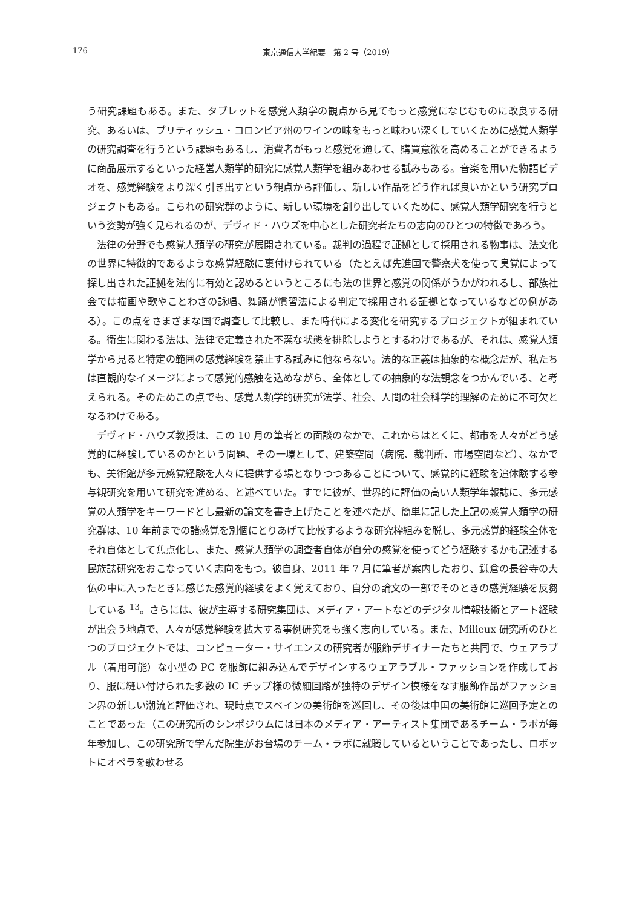176 東京通信大学紀要　第 2 号（2019）
う研究課題もある。また、タブレットを感覚人類学の観点から見てもっと感覚になじむものに改良する研究、あるいは、ブリティッシュ・コロンビア州のワインの味をもっと味わい深くしていくために感覚人類学の研究調査を行うという課題もあるし、消費者がもっと感覚を通して、購買意欲を高めることができるように商品展示するといった経営人類学的研究に感覚人類学を組みあわせる試みもある。音楽を用いた物語ビデオを、感覚経験をより深く引き出すという観点から評価し、新しい作品をどう作れば良いかという研究プロジェクトもある。こられの研究群のように、新しい環境を創り出していくために、感覚人類学研究を行うという姿勢が強く見られるのが、デヴィド・ハウズを中心とした研究者たちの志向のひとつの特徴であろう。
法律の分野でも感覚人類学の研究が展開されている。裁判の過程で証拠として採用される物事は、法文化の世界に特徴的であるような感覚経験に裏付けられている（たとえば先進国で警察犬を使って臭覚によって探し出された証拠を法的に有効と認めるというところにも法の世界と感覚の関係がうかがわれるし、部族社会では描画や歌やことわざの詠唱、舞踊が慣習法による判定で採用される証拠となっているなどの例がある）。この点をさまざまな国で調査して比較し、また時代による変化を研究するプロジェクトが組まれている。衛生に関わる法は、法律で定義された不潔な状態を排除しようとするわけであるが、それは、感覚人類学から見ると特定の範囲の感覚経験を禁止する試みに他ならない。法的な正義は抽象的な概念だが、私たちは直観的なイメージによって感覚的感触を込めながら、全体としての抽象的な法観念をつかんでいる、と考えられる。そのためこの点でも、感覚人類学的研究が法学、社会、人間の社会科学的理解のために不可欠となるわけである。
デヴィド・ハウズ教授は、この 10 月の筆者との面談のなかで、これからはとくに、都市を人々がどう感覚的に経験しているのかという問題、その一環として、建築空間（病院、裁判所、市場空間など）、なかでも、美術館が多元感覚経験を人々に提供する場となりつつあることについて、感覚的に経験を追体験する参与観研究を用いて研究を進める、と述べていた。すでに彼が、世界的に評価の高い人類学年報誌に、多元感覚の人類学をキーワードとし最新の論文を書き上げたことを述べたが、簡単に記した上記の感覚人類学の研究群は、10 年前までの諸感覚を別個にとりあげて比較するような研究枠組みを脱し、多元感覚的経験全体をそれ自体として焦点化し、また、感覚人類学の調査者自体が自分の感覚を使ってどう経験するかも記述する民族誌研究をおこなっていく志向をもつ。彼自身、2011 年 7 月に筆者が案内したおり、鎌倉の長谷寺の大仏の中に入ったときに感じた感覚的経験をよく覚えており、自分の論文の一部でそのときの感覚経験を反芻している <sup>13</sup>。さらには、彼が主導する研究集団は、メディア・アートなどのデジタル情報技術とアート経験が出会う地点で、人々が感覚経験を拡大する事例研究をも強く志向している。また、Milieux 研究所のひとつのプロジェクトでは、コンピューター・サイエンスの研究者が服飾デザイナーたちと共同で、ウェアラブル（着用可能）な小型の PC を服飾に組み込んでデザインするウェアラブル・ファッションを作成しており、服に縫い付けられた多数の IC チップ様の微細回路が独特のデザイン模様をなす服飾作品がファッション界の新しい潮流と評価され、現時点でスペインの美術館を巡回し、その後は中国の美術館に巡回予定とのことであった（この研究所のシンポジウムには日本のメディア・アーティスト集団であるチーム・ラボが毎年参加し、この研究所で学んだ院生がお台場のチーム・ラボに就職しているということであったし、ロボットにオペラを歌わせる